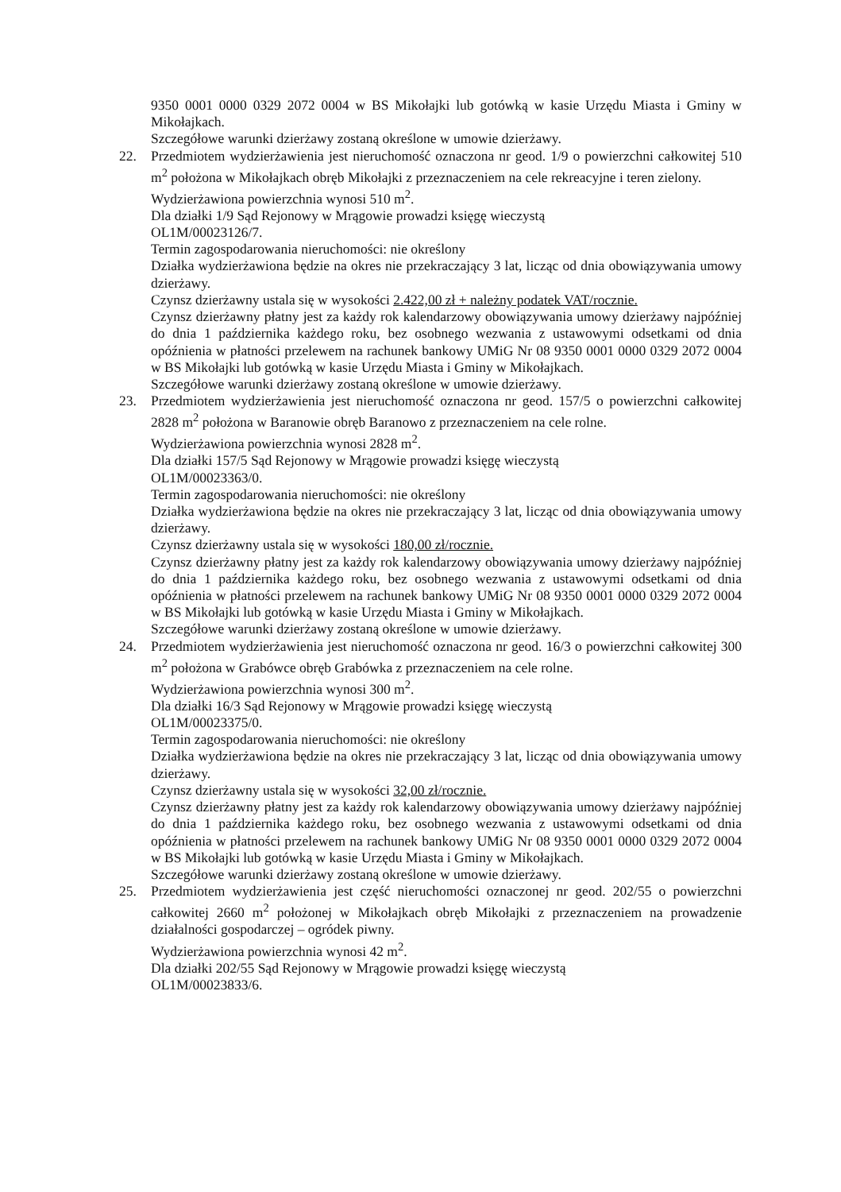9350 0001 0000 0329 2072 0004 w BS Mikołajki lub gotówką w kasie Urzędu Miasta i Gminy w Mikołajkach.
Szczegółowe warunki dzierżawy zostaną określone w umowie dzierżawy.
22. Przedmiotem wydzierżawienia jest nieruchomość oznaczona nr geod. 1/9 o powierzchni całkowitej 510 m<sup>2</sup> położona w Mikołajkach obręb Mikołajki z przeznaczeniem na cele rekreacyjne i teren zielony.
Wydzierżawiona powierzchnia wynosi 510 m<sup>2</sup>.
Dla działki 1/9 Sąd Rejonowy w Mrągowie prowadzi księgę wieczystą
OL1M/00023126/7.
Termin zagospodarowania nieruchomości: nie określony
Działka wydzierżawiona będzie na okres nie przekraczający 3 lat, licząc od dnia obowiązywania umowy dzierżawy.
Czynsz dzierżawny ustala się w wysokości 2.422,00 zł + należny podatek VAT/rocznie.
Czynsz dzierżawny płatny jest za każdy rok kalendarzowy obowiązywania umowy dzierżawy najpóźniej do dnia 1 października każdego roku, bez osobnego wezwania z ustawowymi odsetkami od dnia opóźnienia w płatności przelewem na rachunek bankowy UMiG Nr 08 9350 0001 0000 0329 2072 0004 w BS Mikołajki lub gotówką w kasie Urzędu Miasta i Gminy w Mikołajkach.
Szczegółowe warunki dzierżawy zostaną określone w umowie dzierżawy.
23. Przedmiotem wydzierżawienia jest nieruchomość oznaczona nr geod. 157/5 o powierzchni całkowitej 2828 m<sup>2</sup> położona w Baranowie obręb Baranowo z przeznaczeniem na cele rolne.
Wydzierżawiona powierzchnia wynosi 2828 m<sup>2</sup>.
Dla działki 157/5 Sąd Rejonowy w Mrągowie prowadzi księgę wieczystą
OL1M/00023363/0.
Termin zagospodarowania nieruchomości: nie określony
Działka wydzierżawiona będzie na okres nie przekraczający 3 lat, licząc od dnia obowiązywania umowy dzierżawy.
Czynsz dzierżawny ustala się w wysokości 180,00 zł/rocznie.
Czynsz dzierżawny płatny jest za każdy rok kalendarzowy obowiązywania umowy dzierżawy najpóźniej do dnia 1 października każdego roku, bez osobnego wezwania z ustawowymi odsetkami od dnia opóźnienia w płatności przelewem na rachunek bankowy UMiG Nr 08 9350 0001 0000 0329 2072 0004 w BS Mikołajki lub gotówką w kasie Urzędu Miasta i Gminy w Mikołajkach.
Szczegółowe warunki dzierżawy zostaną określone w umowie dzierżawy.
24. Przedmiotem wydzierżawienia jest nieruchomość oznaczona nr geod. 16/3 o powierzchni całkowitej 300 m<sup>2</sup> położona w Grabówce obręb Grabówka z przeznaczeniem na cele rolne.
Wydzierżawiona powierzchnia wynosi 300 m<sup>2</sup>.
Dla działki 16/3 Sąd Rejonowy w Mrągowie prowadzi księgę wieczystą
OL1M/00023375/0.
Termin zagospodarowania nieruchomości: nie określony
Działka wydzierżawiona będzie na okres nie przekraczający 3 lat, licząc od dnia obowiązywania umowy dzierżawy.
Czynsz dzierżawny ustala się w wysokości 32,00 zł/rocznie.
Czynsz dzierżawny płatny jest za każdy rok kalendarzowy obowiązywania umowy dzierżawy najpóźniej do dnia 1 października każdego roku, bez osobnego wezwania z ustawowymi odsetkami od dnia opóźnienia w płatności przelewem na rachunek bankowy UMiG Nr 08 9350 0001 0000 0329 2072 0004 w BS Mikołajki lub gotówką w kasie Urzędu Miasta i Gminy w Mikołajkach.
Szczegółowe warunki dzierżawy zostaną określone w umowie dzierżawy.
25. Przedmiotem wydzierżawienia jest część nieruchomości oznaczonej nr geod. 202/55 o powierzchni całkowitej 2660 m<sup>2</sup> położonej w Mikołajkach obręb Mikołajki z przeznaczeniem na prowadzenie działalności gospodarczej – ogródek piwny.
Wydzierżawiona powierzchnia wynosi 42 m<sup>2</sup>.
Dla działki 202/55 Sąd Rejonowy w Mrągowie prowadzi księgę wieczystą
OL1M/00023833/6.